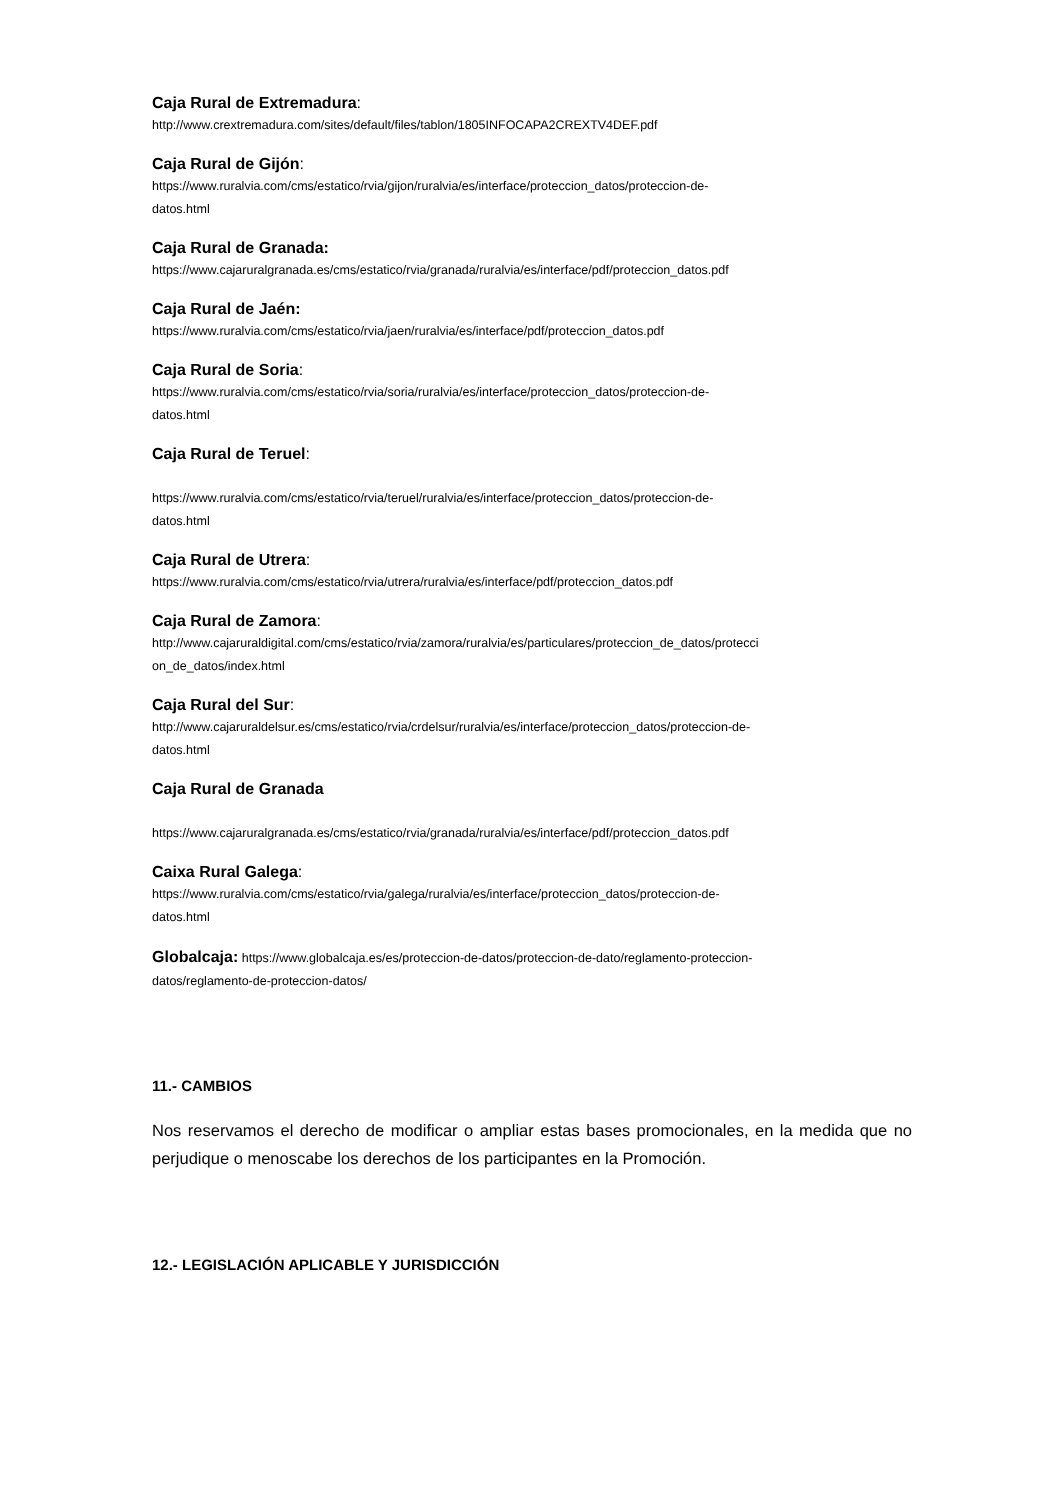Caja Rural de Extremadura:
http://www.crextremadura.com/sites/default/files/tablon/1805INFOCAPA2CREXTV4DEF.pdf
Caja Rural de Gijón:
https://www.ruralvia.com/cms/estatico/rvia/gijon/ruralvia/es/interface/proteccion_datos/proteccion-de-
datos.html
Caja Rural de Granada:
https://www.cajaruralgranada.es/cms/estatico/rvia/granada/ruralvia/es/interface/pdf/proteccion_datos.pdf
Caja Rural de Jaén:
https://www.ruralvia.com/cms/estatico/rvia/jaen/ruralvia/es/interface/pdf/proteccion_datos.pdf
Caja Rural de Soria:
https://www.ruralvia.com/cms/estatico/rvia/soria/ruralvia/es/interface/proteccion_datos/proteccion-de-
datos.html
Caja Rural de Teruel:
https://www.ruralvia.com/cms/estatico/rvia/teruel/ruralvia/es/interface/proteccion_datos/proteccion-de-
datos.html
Caja Rural de Utrera:
https://www.ruralvia.com/cms/estatico/rvia/utrera/ruralvia/es/interface/pdf/proteccion_datos.pdf
Caja Rural de Zamora:
http://www.cajaruraldigital.com/cms/estatico/rvia/zamora/ruralvia/es/particulares/proteccion_de_datos/protecci
on_de_datos/index.html
Caja Rural del Sur:
http://www.cajaruraldelsur.es/cms/estatico/rvia/crdelsur/ruralvia/es/interface/proteccion_datos/proteccion-de-
datos.html
Caja Rural de Granada
https://www.cajaruralgranada.es/cms/estatico/rvia/granada/ruralvia/es/interface/pdf/proteccion_datos.pdf
Caixa Rural Galega:
https://www.ruralvia.com/cms/estatico/rvia/galega/ruralvia/es/interface/proteccion_datos/proteccion-de-
datos.html
Globalcaja: https://www.globalcaja.es/es/proteccion-de-datos/proteccion-de-dato/reglamento-proteccion-
datos/reglamento-de-proteccion-datos/
11.- CAMBIOS
Nos reservamos el derecho de modificar o ampliar estas bases promocionales, en la medida que no perjudique o menoscabe los derechos de los participantes en la Promoción.
12.- LEGISLACIÓN APLICABLE Y JURISDICCIÓN